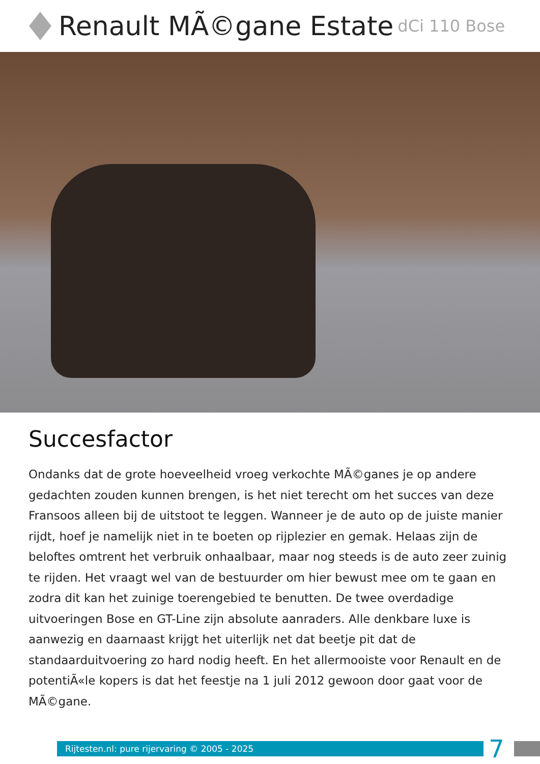Renault MÃ©gane Estate dCi 110 Bose
Succesfactor
Ondanks dat de grote hoeveelheid vroeg verkochte MÃ©ganes je op andere gedachten zouden kunnen brengen, is het niet terecht om het succes van deze Fransoos alleen bij de uitstoot te leggen. Wanneer je de auto op de juiste manier rijdt, hoef je namelijk niet in te boeten op rijplezier en gemak. Helaas zijn de beloftes omtrent het verbruik onhaalbaar, maar nog steeds is de auto zeer zuinig te rijden. Het vraagt wel van de bestuurder om hier bewust mee om te gaan en zodra dit kan het zuinige toerengebied te benutten. De twee overdadige uitvoeringen Bose en GT-Line zijn absolute aanraders. Alle denkbare luxe is aanwezig en daarnaast krijgt het uiterlijk net dat beetje pit dat de standaarduitvoering zo hard nodig heeft. En het allermooiste voor Renault en de potentiÃ«le kopers is dat het feestje na 1 juli 2012 gewoon door gaat voor de MÃ©gane.
Rijtesten.nl: pure rijervaring © 2005 - 2025
7